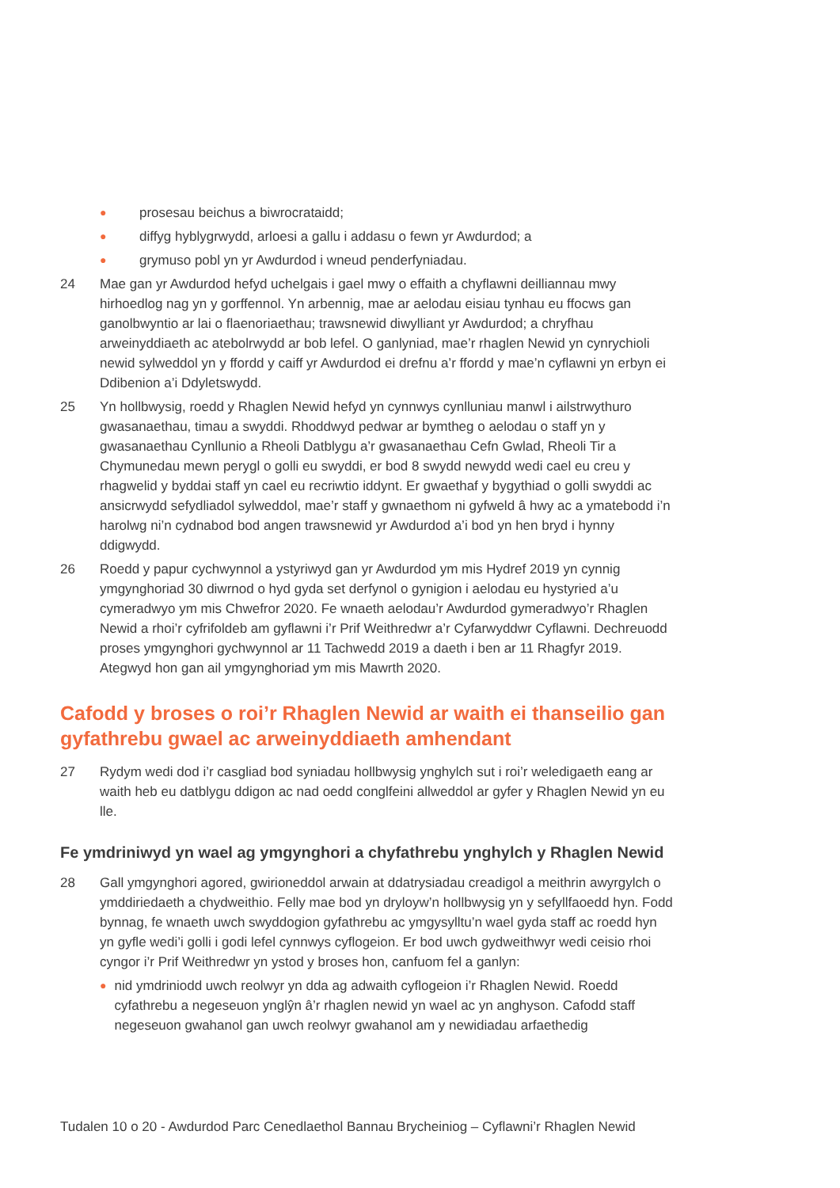● prosesau beichus a biwrocrataidd;
● diffyg hyblygrwydd, arloesi a gallu i addasu o fewn yr Awdurdod; a
● grymuso pobl yn yr Awdurdod i wneud penderfyniadau.
24 Mae gan yr Awdurdod hefyd uchelgais i gael mwy o effaith a chyflawni deilliannau mwy hirhoedlog nag yn y gorffennol. Yn arbennig, mae ar aelodau eisiau tynhau eu ffocws gan ganolbwyntio ar lai o flaenoriaethau; trawsnewid diwylliant yr Awdurdod; a chryfhau arweinyddiaeth ac atebolrwydd ar bob lefel. O ganlyniad, mae’r rhaglen Newid yn cynrychioli newid sylweddol yn y ffordd y caiff yr Awdurdod ei drefnu a’r ffordd y mae’n cyflawni yn erbyn ei Ddibenion a’i Ddyletswydd.
25 Yn hollbwysig, roedd y Rhaglen Newid hefyd yn cynnwys cynlluniau manwl i ailstrwythuro gwasanaethau, timau a swyddi. Rhoddwyd pedwar ar bymtheg o aelodau o staff yn y gwasanaethau Cynllunio a Rheoli Datblygu a’r gwasanaethau Cefn Gwlad, Rheoli Tir a Chymunedau mewn perygl o golli eu swyddi, er bod 8 swydd newydd wedi cael eu creu y rhagwelid y byddai staff yn cael eu recriwtio iddynt. Er gwaethaf y bygythiad o golli swyddi ac ansicrwydd sefydliadol sylweddol, mae’r staff y gwnaethom ni gyfweld â hwy ac a ymatebodd i’n harolwg ni’n cydnabod bod angen trawsnewid yr Awdurdod a’i bod yn hen bryd i hynny ddigwydd.
26 Roedd y papur cychwynnol a ystyriwyd gan yr Awdurdod ym mis Hydref 2019 yn cynnig ymgynghoriad 30 diwrnod o hyd gyda set derfynol o gynigion i aelodau eu hystyried a’u cymeradwyo ym mis Chwefror 2020. Fe wnaeth aelodau’r Awdurdod gymeradwyo’r Rhaglen Newid a rhoi’r cyfrifoldeb am gyflawni i’r Prif Weithredwr a’r Cyfarwyddwr Cyflawni. Dechreuodd proses ymgynghori gychwynnol ar 11 Tachwedd 2019 a daeth i ben ar 11 Rhagfyr 2019. Ategwyd hon gan ail ymgynghoriad ym mis Mawrth 2020.
Cafodd y broses o roi’r Rhaglen Newid ar waith ei thanseilio gan gyfathrebu gwael ac arweinyddiaeth amhendant
27 Rydym wedi dod i’r casgliad bod syniadau hollbwysig ynghylch sut i roi’r weledigaeth eang ar waith heb eu datblygu ddigon ac nad oedd conglfeini allweddol ar gyfer y Rhaglen Newid yn eu lle.
Fe ymdriniwyd yn wael ag ymgynghori a chyfathrebu ynghylch y Rhaglen Newid
28 Gall ymgynghori agored, gwirioneddol arwain at ddatrysiadau creadigol a meithrin awyrgylch o ymddiriedaeth a chydweithio. Felly mae bod yn dryloyw’n hollbwysig yn y sefyllfaoedd hyn. Fodd bynnag, fe wnaeth uwch swyddogion gyfathrebu ac ymgysylltu’n wael gyda staff ac roedd hyn yn gyfle wedi’i golli i godi lefel cynnwys cyflogeion. Er bod uwch gydweithwyr wedi ceisio rhoi cyngor i’r Prif Weithredwr yn ystod y broses hon, canfuom fel a ganlyn:
● nid ymdriniodd uwch reolwyr yn dda ag adwaith cyflogeion i’r Rhaglen Newid. Roedd cyfathrebu a negeseuon ynglŷn â’r rhaglen newid yn wael ac yn anghyson. Cafodd staff negeseuon gwahanol gan uwch reolwyr gwahanol am y newidiadau arfaethedig
Tudalen 10 o 20 - Awdurdod Parc Cenedlaethol Bannau Brycheiniog – Cyflawni’r Rhaglen Newid